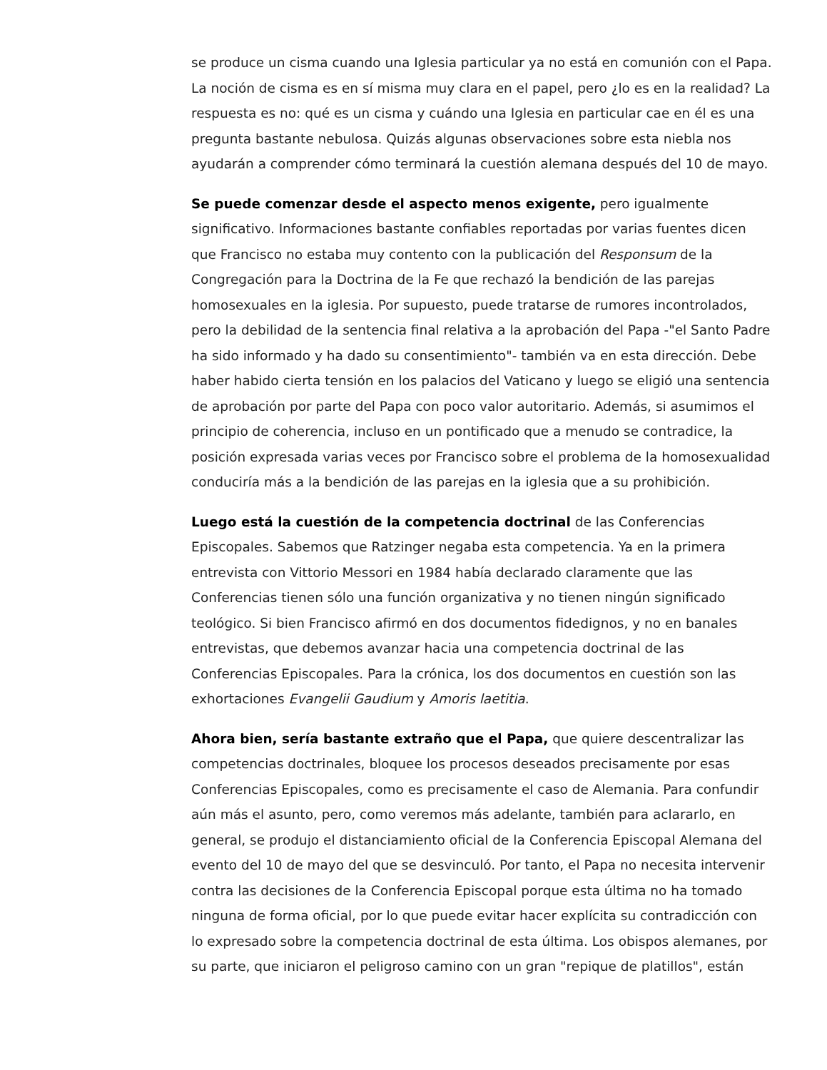se produce un cisma cuando una Iglesia particular ya no está en comunión con el Papa. La noción de cisma es en sí misma muy clara en el papel, pero ¿lo es en la realidad? La respuesta es no: qué es un cisma y cuándo una Iglesia en particular cae en él es una pregunta bastante nebulosa. Quizás algunas observaciones sobre esta niebla nos ayudarán a comprender cómo terminará la cuestión alemana después del 10 de mayo.
Se puede comenzar desde el aspecto menos exigente, pero igualmente significativo. Informaciones bastante confiables reportadas por varias fuentes dicen que Francisco no estaba muy contento con la publicación del Responsum de la Congregación para la Doctrina de la Fe que rechazó la bendición de las parejas homosexuales en la iglesia. Por supuesto, puede tratarse de rumores incontrolados, pero la debilidad de la sentencia final relativa a la aprobación del Papa -"el Santo Padre ha sido informado y ha dado su consentimiento"- también va en esta dirección. Debe haber habido cierta tensión en los palacios del Vaticano y luego se eligió una sentencia de aprobación por parte del Papa con poco valor autoritario. Además, si asumimos el principio de coherencia, incluso en un pontificado que a menudo se contradice, la posición expresada varias veces por Francisco sobre el problema de la homosexualidad conduciría más a la bendición de las parejas en la iglesia que a su prohibición.
Luego está la cuestión de la competencia doctrinal de las Conferencias Episcopales. Sabemos que Ratzinger negaba esta competencia. Ya en la primera entrevista con Vittorio Messori en 1984 había declarado claramente que las Conferencias tienen sólo una función organizativa y no tienen ningún significado teológico. Si bien Francisco afirmó en dos documentos fidedignos, y no en banales entrevistas, que debemos avanzar hacia una competencia doctrinal de las Conferencias Episcopales. Para la crónica, los dos documentos en cuestión son las exhortaciones Evangelii Gaudium y Amoris laetitia.
Ahora bien, sería bastante extraño que el Papa, que quiere descentralizar las competencias doctrinales, bloquee los procesos deseados precisamente por esas Conferencias Episcopales, como es precisamente el caso de Alemania. Para confundir aún más el asunto, pero, como veremos más adelante, también para aclararlo, en general, se produjo el distanciamiento oficial de la Conferencia Episcopal Alemana del evento del 10 de mayo del que se desvinculó. Por tanto, el Papa no necesita intervenir contra las decisiones de la Conferencia Episcopal porque esta última no ha tomado ninguna de forma oficial, por lo que puede evitar hacer explícita su contradicción con lo expresado sobre la competencia doctrinal de esta última. Los obispos alemanes, por su parte, que iniciaron el peligroso camino con un gran "repique de platillos", están